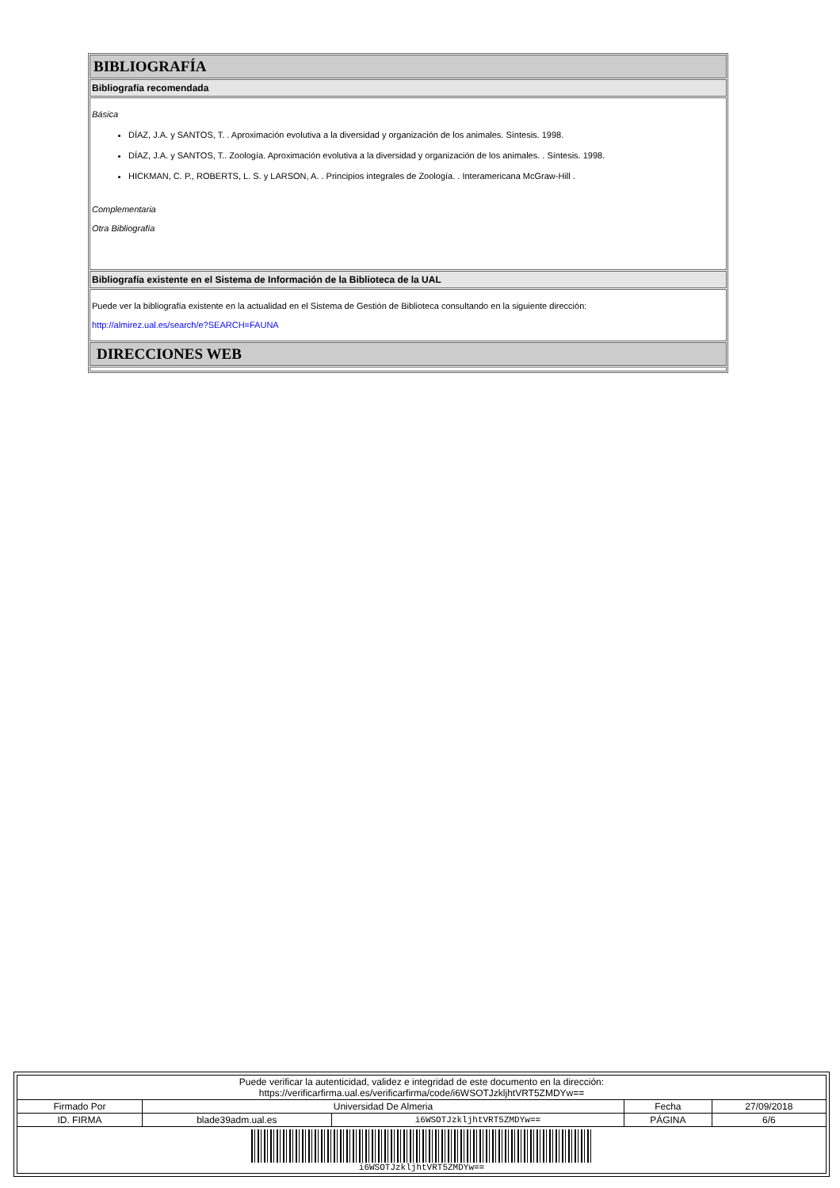BIBLIOGRAFÍA
Bibliografía recomendada
Básica
DÍAZ, J.A. y SANTOS, T. . Aproximación evolutiva a la diversidad y organización de los animales. Síntesis. 1998.
DÍAZ, J.A. y SANTOS, T.. Zoología. Aproximación evolutiva a la diversidad y organización de los animales. . Síntesis. 1998.
HICKMAN, C. P., ROBERTS, L. S. y LARSON, A. . Principios integrales de Zoología. . Interamericana McGraw-Hill .
Complementaria
Otra Bibliografía
Bibliografía existente en el Sistema de Información de la Biblioteca de la UAL
Puede ver la bibliografía existente en la actualidad en el Sistema de Gestión de Biblioteca consultando en la siguiente dirección:
http://almirez.ual.es/search/e?SEARCH=FAUNA
DIRECCIONES WEB
| Puede verificar la autenticidad, validez e integridad de este documento en la dirección: https://verificarfirma.ual.es/verificarfirma/code/i6WSOTJzkljhtVRT5ZMDYw== | | | | |
| Firmado Por | Universidad De Almeria | | Fecha | 27/09/2018 |
| ID. FIRMA | blade39adm.ual.es | i6WSOTJzkljhtVRT5ZMDYw== | PÁGINA | 6/6 |
| i6WSOTJzkljhtVRT5ZMDYw== | | | | |